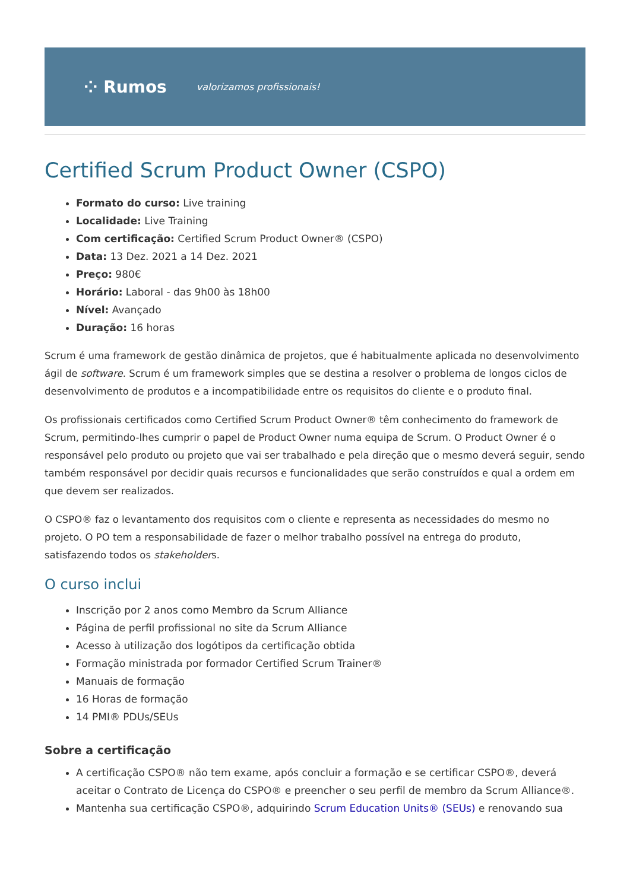⁘ Rumos valorizamos profissionais!
Certified Scrum Product Owner (CSPO)
Formato do curso: Live training
Localidade: Live Training
Com certificação: Certified Scrum Product Owner® (CSPO)
Data: 13 Dez. 2021 a 14 Dez. 2021
Preço: 980€
Horário: Laboral - das 9h00 às 18h00
Nível: Avançado
Duração: 16 horas
Scrum é uma framework de gestão dinâmica de projetos, que é habitualmente aplicada no desenvolvimento ágil de software. Scrum é um framework simples que se destina a resolver o problema de longos ciclos de desenvolvimento de produtos e a incompatibilidade entre os requisitos do cliente e o produto final.
Os profissionais certificados como Certified Scrum Product Owner® têm conhecimento do framework de Scrum, permitindo-lhes cumprir o papel de Product Owner numa equipa de Scrum. O Product Owner é o responsável pelo produto ou projeto que vai ser trabalhado e pela direção que o mesmo deverá seguir, sendo também responsável por decidir quais recursos e funcionalidades que serão construídos e qual a ordem em que devem ser realizados.
O CSPO® faz o levantamento dos requisitos com o cliente e representa as necessidades do mesmo no projeto. O PO tem a responsabilidade de fazer o melhor trabalho possível na entrega do produto, satisfazendo todos os stakeholders.
O curso inclui
Inscrição por 2 anos como Membro da Scrum Alliance
Página de perfil profissional no site da Scrum Alliance
Acesso à utilização dos logótipos da certificação obtida
Formação ministrada por formador Certified Scrum Trainer®
Manuais de formação
16 Horas de formação
14 PMI® PDUs/SEUs
Sobre a certificação
A certificação CSPO® não tem exame, após concluir a formação e se certificar CSPO®, deverá aceitar o Contrato de Licença do CSPO® e preencher o seu perfil de membro da Scrum Alliance®.
Mantenha sua certificação CSPO®, adquirindo Scrum Education Units® (SEUs) e renovando sua